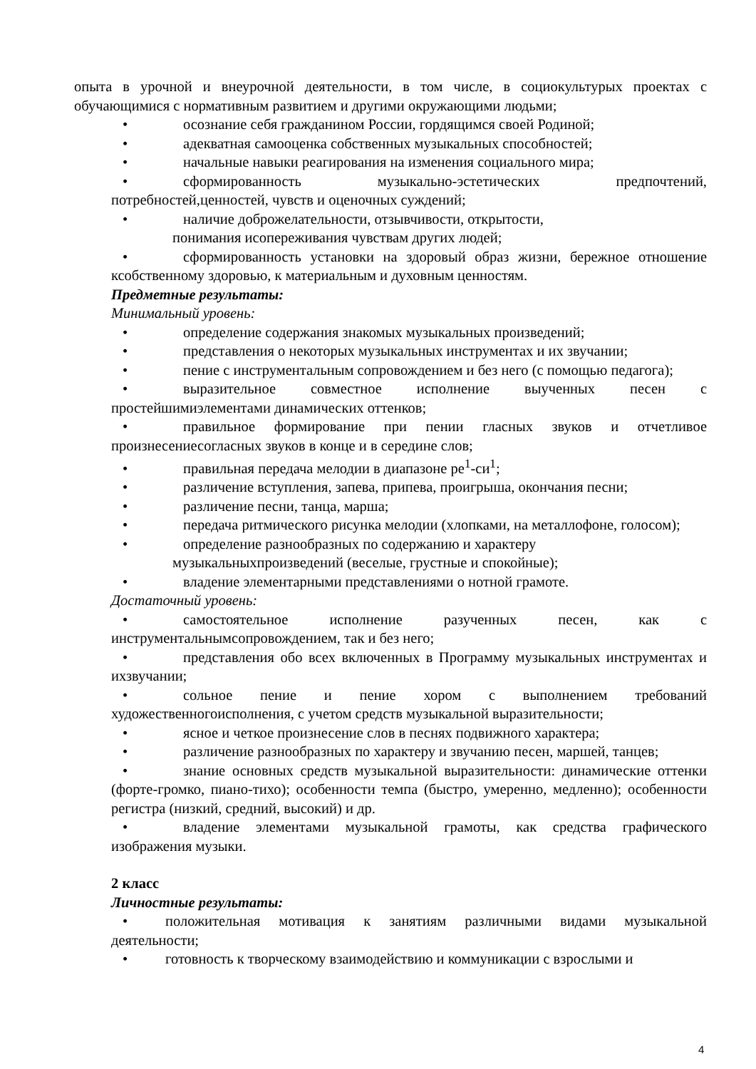опыта в урочной и внеурочной деятельности, в том числе, в социокультурых проектах с обучающимися с нормативным развитием и другими окружающими людьми;
• осознание себя гражданином России, гордящимся своей Родиной;
• адекватная самооценка собственных музыкальных способностей;
• начальные навыки реагирования на изменения социального мира;
• сформированность музыкально-эстетических предпочтений, потребностей,ценностей, чувств и оценочных суждений;
• наличие доброжелательности, отзывчивости, открытости,
понимания исопереживания чувствам других людей;
• сформированность установки на здоровый образ жизни, бережное отношение ксобственному здоровью, к материальным и духовным ценностям.
Предметные результаты:
Минимальный уровень:
• определение содержания знакомых музыкальных произведений;
• представления о некоторых музыкальных инструментах и их звучании;
• пение с инструментальным сопровождением и без него (с помощью педагога);
• выразительное совместное исполнение выученных песен с простейшимиэлементами динамических оттенков;
• правильное формирование при пении гласных звуков и отчетливое произнесениесогласных звуков в конце и в середине слов;
• правильная передача мелодии в диапазоне ре<sup>1</sup>-си<sup>1</sup>;
• различение вступления, запева, припева, проигрыша, окончания песни;
• различение песни, танца, марша;
• передача ритмического рисунка мелодии (хлопками, на металлофоне, голосом);
• определение разнообразных по содержанию и характеру
музыкальныхпроизведений (веселые, грустные и спокойные);
• владение элементарными представлениями о нотной грамоте.
Достаточный уровень:
• самостоятельное исполнение разученных песен, как с инструментальнымсопровождением, так и без него;
• представления обо всех включенных в Программу музыкальных инструментах и ихзвучании;
• сольное пение и пение хором с выполнением требований художественногоисполнения, с учетом средств музыкальной выразительности;
• ясное и четкое произнесение слов в песнях подвижного характера;
• различение разнообразных по характеру и звучанию песен, маршей, танцев;
• знание основных средств музыкальной выразительности: динамические оттенки (форте-громко, пиано-тихо); особенности темпа (быстро, умеренно, медленно); особенности регистра (низкий, средний, высокий) и др.
• владение элементами музыкальной грамоты, как средства графического изображения музыки.
2 класс
Личностные результаты:
• положительная мотивация к занятиям различными видами музыкальной деятельности;
• готовность к творческому взаимодействию и коммуникации с взрослыми и
4